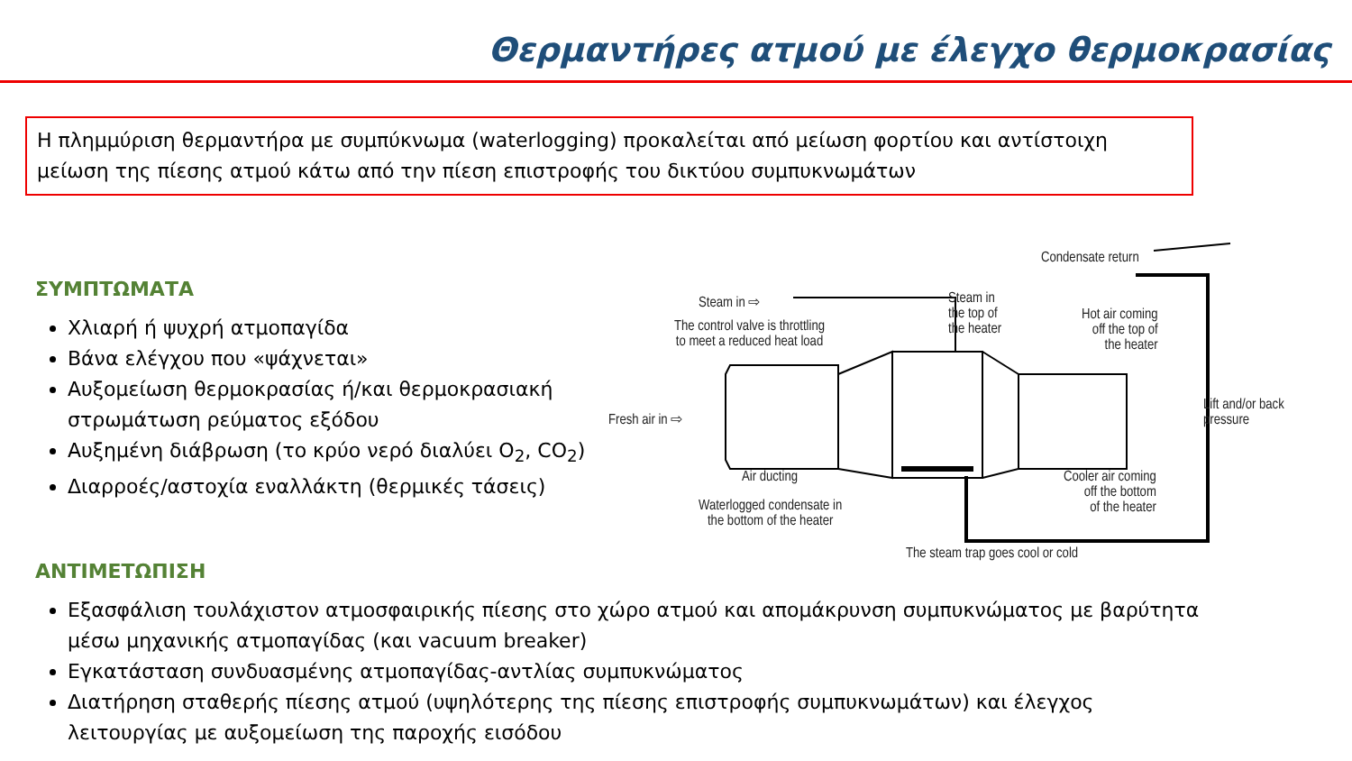Θερμαντήρες ατμού με έλεγχο θερμοκρασίας
Η πλημμύριση θερμαντήρα με συμπύκνωμα (waterlogging) προκαλείται από μείωση φορτίου και αντίστοιχη μείωση της πίεσης ατμού κάτω από την πίεση επιστροφής του δικτύου συμπυκνωμάτων
ΣΥΜΠΤΩΜΑΤΑ
Χλιαρή ή ψυχρή ατμοπαγίδα
Βάνα ελέγχου που «ψάχνεται»
Αυξομείωση θερμοκρασίας ή/και θερμοκρασιακή στρωμάτωση ρεύματος εξόδου
Αυξημένη διάβρωση (το κρύο νερό διαλύει O<sub>2</sub>, CO<sub>2</sub>)
Διαρροές/αστοχία εναλλάκτη (θερμικές τάσεις)
Steam in ⇨
The control valve is throttling
to meet a reduced heat load
Steam in
the top of
the heater
Condensate return
Hot air coming
off the top of
the heater
Fresh air in ⇨
Lift and/or back
pressure
Air ducting
Waterlogged condensate in
the bottom of the heater
Cooler air coming
off the bottom
of the heater
The steam trap goes cool or cold
ΑΝΤΙΜΕΤΩΠΙΣΗ
Εξασφάλιση τουλάχιστον ατμοσφαιρικής πίεσης στο χώρο ατμού και απομάκρυνση συμπυκνώματος με βαρύτητα μέσω μηχανικής ατμοπαγίδας (και vacuum breaker)
Εγκατάσταση συνδυασμένης ατμοπαγίδας-αντλίας συμπυκνώματος
Διατήρηση σταθερής πίεσης ατμού (υψηλότερης της πίεσης επιστροφής συμπυκνωμάτων) και έλεγχος λειτουργίας με αυξομείωση της παροχής εισόδου